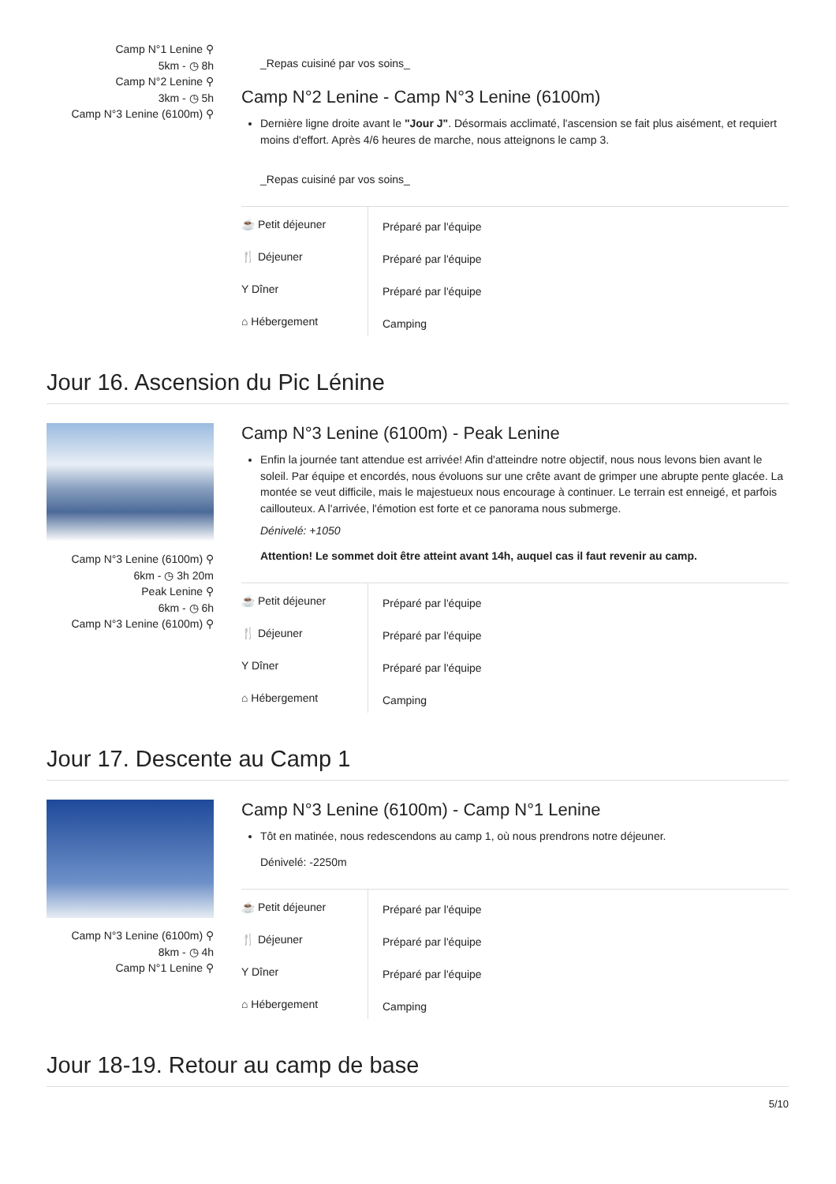Camp N°1 Lenine ⚲
5km - ◷ 8h
Camp N°2 Lenine ⚲
3km - ◷ 5h
Camp N°3 Lenine (6100m) ⚲
_Repas cuisiné par vos soins_
Camp N°2 Lenine - Camp N°3 Lenine (6100m)
Dernière ligne droite avant le "Jour J". Désormais acclimaté, l'ascension se fait plus aisément, et requiert moins d'effort. Après 4/6 heures de marche, nous atteignons le camp 3.
_Repas cuisiné par vos soins_
| ☕ Petit déjeuner | Préparé par l'équipe |
| 🍴 Déjeuner | Préparé par l'équipe |
| Y Dîner | Préparé par l'équipe |
| ⌂ Hébergement | Camping |
Jour 16. Ascension du Pic Lénine
Camp N°3 Lenine (6100m) ⚲
6km - ◷ 3h 20m
Peak Lenine ⚲
6km - ◷ 6h
Camp N°3 Lenine (6100m) ⚲
Camp N°3 Lenine (6100m) - Peak Lenine
Enfin la journée tant attendue est arrivée! Afin d'atteindre notre objectif, nous nous levons bien avant le soleil. Par équipe et encordés, nous évoluons sur une crête avant de grimper une abrupte pente glacée. La montée se veut difficile, mais le majestueux nous encourage à continuer. Le terrain est enneigé, et parfois caillouteux. A l'arrivée, l'émotion est forte et ce panorama nous submerge.
Dénivelé: +1050
Attention! Le sommet doit être atteint avant 14h, auquel cas il faut revenir au camp.
| ☕ Petit déjeuner | Préparé par l'équipe |
| 🍴 Déjeuner | Préparé par l'équipe |
| Y Dîner | Préparé par l'équipe |
| ⌂ Hébergement | Camping |
Jour 17. Descente au Camp 1
Camp N°3 Lenine (6100m) ⚲
8km - ◷ 4h
Camp N°1 Lenine ⚲
Camp N°3 Lenine (6100m) - Camp N°1 Lenine
Tôt en matinée, nous redescendons au camp 1, où nous prendrons notre déjeuner.
Dénivelé: -2250m
| ☕ Petit déjeuner | Préparé par l'équipe |
| 🍴 Déjeuner | Préparé par l'équipe |
| Y Dîner | Préparé par l'équipe |
| ⌂ Hébergement | Camping |
Jour 18-19. Retour au camp de base
5/10